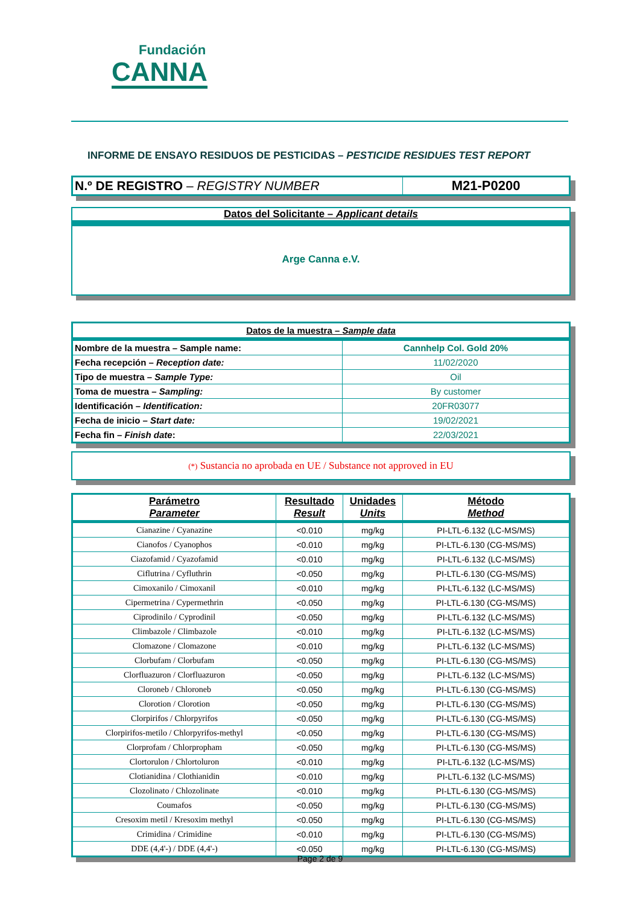Fundación
CANNA
INFORME DE ENSAYO RESIDUOS DE PESTICIDAS – PESTICIDE RESIDUES TEST REPORT
| N.º DE REGISTRO – REGISTRY NUMBER | M21-P0200 |
Datos del Solicitante – Applicant details
Arge Canna e.V.
| Datos de la muestra – Sample data | |
| Nombre de la muestra – Sample name: | Cannhelp Col. Gold 20% |
| Fecha recepción – Reception date: | 11/02/2020 |
| Tipo de muestra – Sample Type: | Oil |
| Toma de muestra – Sampling: | By customer |
| Identificación – Identification: | 20FR03077 |
| Fecha de inicio – Start date: | 19/02/2021 |
| Fecha fin – Finish date : | 22/03/2021 |
(*) Sustancia no aprobada en UE / Substance not approved in EU
| Parámetro Parameter | Resultado Result | Unidades Units | Método Method |
| Cianazine / Cyanazine | <0.010 | mg/kg | PI-LTL-6.132 (LC-MS/MS) |
| Cianofos / Cyanophos | <0.010 | mg/kg | PI-LTL-6.130 (CG-MS/MS) |
| Ciazofamid / Cyazofamid | <0.010 | mg/kg | PI-LTL-6.132 (LC-MS/MS) |
| Ciflutrina / Cyfluthrin | <0.050 | mg/kg | PI-LTL-6.130 (CG-MS/MS) |
| Cimoxanilo / Cimoxanil | <0.010 | mg/kg | PI-LTL-6.132 (LC-MS/MS) |
| Cipermetrina / Cypermethrin | <0.050 | mg/kg | PI-LTL-6.130 (CG-MS/MS) |
| Ciprodinilo / Cyprodinil | <0.050 | mg/kg | PI-LTL-6.132 (LC-MS/MS) |
| Climbazole / Climbazole | <0.010 | mg/kg | PI-LTL-6.132 (LC-MS/MS) |
| Clomazone / Clomazone | <0.010 | mg/kg | PI-LTL-6.132 (LC-MS/MS) |
| Clorbufam / Clorbufam | <0.050 | mg/kg | PI-LTL-6.130 (CG-MS/MS) |
| Clorfluazuron / Clorfluazuron | <0.050 | mg/kg | PI-LTL-6.132 (LC-MS/MS) |
| Cloroneb / Chloroneb | <0.050 | mg/kg | PI-LTL-6.130 (CG-MS/MS) |
| Clorotion / Clorotion | <0.050 | mg/kg | PI-LTL-6.130 (CG-MS/MS) |
| Clorpirifos / Chlorpyrifos | <0.050 | mg/kg | PI-LTL-6.130 (CG-MS/MS) |
| Clorpirifos-metilo / Chlorpyrifos-methyl | <0.050 | mg/kg | PI-LTL-6.130 (CG-MS/MS) |
| Clorprofam / Chlorpropham | <0.050 | mg/kg | PI-LTL-6.130 (CG-MS/MS) |
| Clortorulon / Chlortoluron | <0.010 | mg/kg | PI-LTL-6.132 (LC-MS/MS) |
| Clotianidina / Clothianidin | <0.010 | mg/kg | PI-LTL-6.132 (LC-MS/MS) |
| Clozolinato / Chlozolinate | <0.010 | mg/kg | PI-LTL-6.130 (CG-MS/MS) |
| Coumafos | <0.050 | mg/kg | PI-LTL-6.130 (CG-MS/MS) |
| Cresoxim metil / Kresoxim methyl | <0.050 | mg/kg | PI-LTL-6.130 (CG-MS/MS) |
| Crimidina / Crimidine | <0.010 | mg/kg | PI-LTL-6.130 (CG-MS/MS) |
| DDE (4,4'-) / DDE (4,4'-) | <0.050 | mg/kg | PI-LTL-6.130 (CG-MS/MS) |
Page 2 de 9